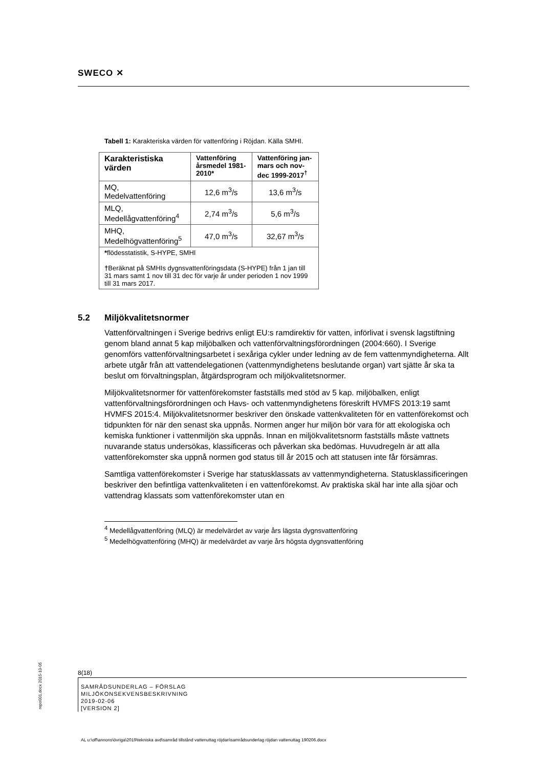SWECO ✕
Tabell 1: Karakteriska värden för vattenföring i Röjdan. Källa SMHI.
| Karakteristiska värden | Vattenföring årsmedel 1981-2010* | Vattenföring jan-mars och nov-dec 1999-2017<sup>†</sup> |
| --- | --- | --- |
| MQ, Medelvattenföring | 12,6 m<sup>3</sup>/s | 13,6 m<sup>3</sup>/s |
| MLQ, Medellågvattenföring<sup>4</sup> | 2,74 m<sup>3</sup>/s | 5,6 m<sup>3</sup>/s |
| MHQ, Medelhögvattenföring<sup>5</sup> | 47,0 m<sup>3</sup>/s | 32,67 m<sup>3</sup>/s |
| * flödesstatistik, S-HYPE, SMHI † Beräknat på SMHIs dygnsvattenföringsdata (S-HYPE) från 1 jan till 31 mars samt 1 nov till 31 dec för varje år under perioden 1 nov 1999 till 31 mars 2017. | | |
5.2 Miljökvalitetsnormer
Vattenförvaltningen i Sverige bedrivs enligt EU:s ramdirektiv för vatten, införlivat i svensk lagstiftning genom bland annat 5 kap miljöbalken och vattenförvaltningsförordningen (2004:660). I Sverige genomförs vattenförvaltningsarbetet i sexåriga cykler under ledning av de fem vattenmyndigheterna. Allt arbete utgår från att vattendelegationen (vattenmyndighetens beslutande organ) vart sjätte år ska ta beslut om förvaltningsplan, åtgärdsprogram och miljökvalitetsnormer.
Miljökvalitetsnormer för vattenförekomster fastställs med stöd av 5 kap. miljöbalken, enligt vattenförvaltningsförordningen och Havs- och vattenmyndighetens föreskrift HVMFS 2013:19 samt HVMFS 2015:4. Miljökvalitetsnormer beskriver den önskade vattenkvaliteten för en vattenförekomst och tidpunkten för när den senast ska uppnås. Normen anger hur miljön bör vara för att ekologiska och kemiska funktioner i vattenmiljön ska uppnås. Innan en miljökvalitetsnorm fastställs måste vattnets nuvarande status undersökas, klassificeras och påverkan ska bedömas. Huvudregeln är att alla vattenförekomster ska uppnå normen god status till år 2015 och att statusen inte får försämras.
Samtliga vattenförekomster i Sverige har statusklassats av vattenmyndigheterna. Statusklassificeringen beskriver den befintliga vattenkvaliteten i en vattenförekomst. Av praktiska skäl har inte alla sjöar och vattendrag klassats som vattenförekomster utan en
<sup>4</sup> Medellågvattenföring (MLQ) är medelvärdet av varje års lägsta dygnsvattenföring
<sup>5</sup> Medelhögvattenföring (MHQ) är medelvärdet av varje års högsta dygnsvattenföring
8(18)
SAMRÅDSUNDERLAG – FÖRSLAG
MILJÖKONSEKVENSBESKRIVNING
2019-02-06
[VERSION 2]
repo001.docx 2015-10-05
AL u:\off\annons\övriga\2019\tekniska avd\samråd tillstånd vattenuttag röjdan\samrådsunderlag röjdan vattenuttag 190206.docx